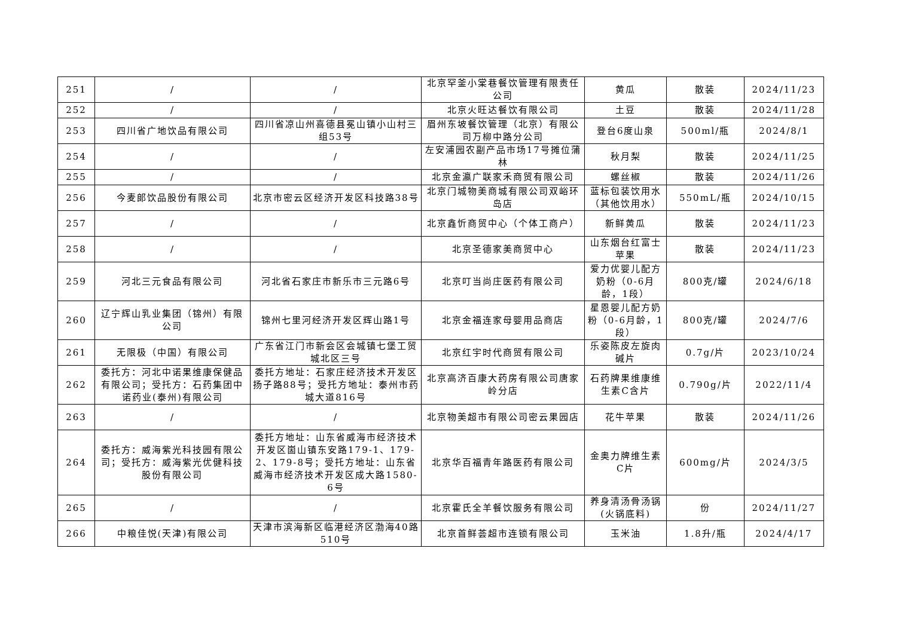| 251 | / | / | 北京罕釜小棠巷餐饮管理有限责任公司 | 黄瓜 | 散装 | 2024/11/23 |
| 252 | / | / | 北京火旺达餐饮有限公司 | 土豆 | 散装 | 2024/11/28 |
| 253 | 四川省广地饮品有限公司 | 四川省凉山州喜德县冕山镇小山村三组53号 | 眉州东坡餐饮管理（北京）有限公司万柳中路分公司 | 登台6度山泉 | 500ml/瓶 | 2024/8/1 |
| 254 | / | / | 左安浦园农副产品市场17号摊位蒲林 | 秋月梨 | 散装 | 2024/11/25 |
| 255 | / | / | 北京金瀛广联家禾商贸有限公司 | 螺丝椒 | 散装 | 2024/11/26 |
| 256 | 今麦郎饮品股份有限公司 | 北京市密云区经济开发区科技路38号 | 北京门城物美商城有限公司双峪环岛店 | 蓝标包装饮用水（其他饮用水） | 550mL/瓶 | 2024/10/15 |
| 257 | / | / | 北京鑫忻商贸中心（个体工商户） | 新鲜黄瓜 | 散装 | 2024/11/23 |
| 258 | / | / | 北京圣德家美商贸中心 | 山东烟台红富士苹果 | 散装 | 2024/11/23 |
| 259 | 河北三元食品有限公司 | 河北省石家庄市新乐市三元路6号 | 北京叮当尚庄医药有限公司 | 爱力优婴儿配方奶粉（0-6月龄，1段） | 800克/罐 | 2024/6/18 |
| 260 | 辽宁辉山乳业集团（锦州）有限公司 | 锦州七里河经济开发区辉山路1号 | 北京金福连家母婴用品商店 | 星恩婴儿配方奶粉（0-6月龄，1段） | 800克/罐 | 2024/7/6 |
| 261 | 无限极（中国）有限公司 | 广东省江门市新会区会城镇七堡工贸城北区三号 | 北京红宇时代商贸有限公司 | 乐姿陈皮左旋肉碱片 | 0.7g/片 | 2023/10/24 |
| 262 | 委托方：河北中诺果维康保健品有限公司；受托方：石药集团中诺药业(泰州)有限公司 | 委托方地址：石家庄经济技术开发区扬子路88号；受托方地址：泰州市药城大道816号 | 北京高济百康大药房有限公司唐家岭分店 | 石药牌果维康维生素C含片 | 0.790g/片 | 2022/11/4 |
| 263 | / | / | 北京物美超市有限公司密云果园店 | 花牛苹果 | 散装 | 2024/11/26 |
| 264 | 委托方：威海紫光科技园有限公司；受托方：威海紫光优健科技股份有限公司 | 委托方地址：山东省威海市经济技术开发区崮山镇东安路179-1、179-2、179-8号；受托方地址：山东省威海市经济技术开发区成大路1580-6号 | 北京华百福青年路医药有限公司 | 金奥力牌维生素C片 | 600mg/片 | 2024/3/5 |
| 265 | / | / | 北京霍氏全羊餐饮服务有限公司 | 养身清汤骨汤锅(火锅底料) | 份 | 2024/11/27 |
| 266 | 中粮佳悦(天津)有限公司 | 天津市滨海新区临港经济区渤海40路510号 | 北京首鲜荟超市连锁有限公司 | 玉米油 | 1.8升/瓶 | 2024/4/17 |